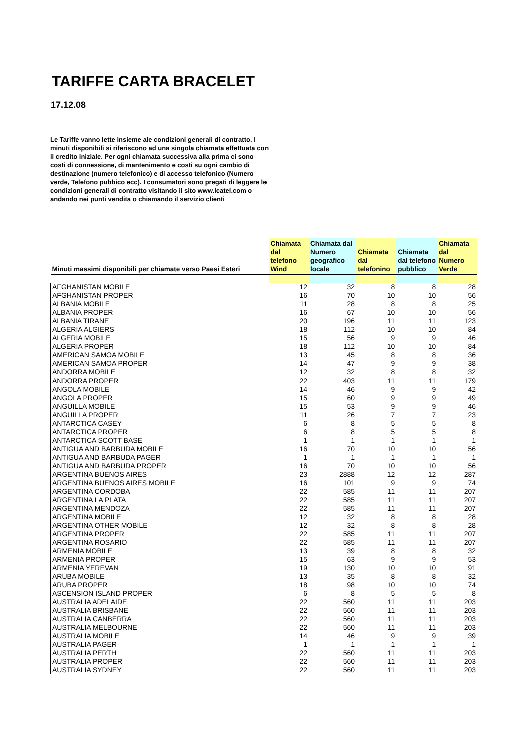TARIFFE CARTA BRACELET
17.12.08
Le Tariffe vanno lette insieme ale condizioni generali di contratto. I minuti disponibili si riferiscono ad una singola chiamata effettuata con il credito iniziale. Per ogni chiamata successiva alla prima ci sono costi di connessione, di mantenimento e costi su ogni cambio di destinazione (numero telefonico) e di accesso telefonico (Numero verde, Telefono pubbico ecc). I consumatori sono pregati di leggere le condizioni generali di contratto visitando il sito www.lcatel.com o andando nei punti vendita o chiamando il servizio clienti
| Minuti massimi disponibili per chiamate verso Paesi Esteri | Chiamata dal telefono Wind | Chiamata dal Numero geografico locale | Chiamata dal telefonino | Chiamata dal telefono pubblico | Chiamata dal Numero Verde |
| --- | --- | --- | --- | --- | --- |
| AFGHANISTAN MOBILE | 12 | 32 | 8 | 8 | 28 |
| AFGHANISTAN PROPER | 16 | 70 | 10 | 10 | 56 |
| ALBANIA MOBILE | 11 | 28 | 8 | 8 | 25 |
| ALBANIA PROPER | 16 | 67 | 10 | 10 | 56 |
| ALBANIA TIRANE | 20 | 196 | 11 | 11 | 123 |
| ALGERIA ALGIERS | 18 | 112 | 10 | 10 | 84 |
| ALGERIA MOBILE | 15 | 56 | 9 | 9 | 46 |
| ALGERIA PROPER | 18 | 112 | 10 | 10 | 84 |
| AMERICAN SAMOA MOBILE | 13 | 45 | 8 | 8 | 36 |
| AMERICAN SAMOA PROPER | 14 | 47 | 9 | 9 | 38 |
| ANDORRA MOBILE | 12 | 32 | 8 | 8 | 32 |
| ANDORRA PROPER | 22 | 403 | 11 | 11 | 179 |
| ANGOLA MOBILE | 14 | 46 | 9 | 9 | 42 |
| ANGOLA PROPER | 15 | 60 | 9 | 9 | 49 |
| ANGUILLA MOBILE | 15 | 53 | 9 | 9 | 46 |
| ANGUILLA PROPER | 11 | 26 | 7 | 7 | 23 |
| ANTARCTICA CASEY | 6 | 8 | 5 | 5 | 8 |
| ANTARCTICA PROPER | 6 | 8 | 5 | 5 | 8 |
| ANTARCTICA SCOTT BASE | 1 | 1 | 1 | 1 | 1 |
| ANTIGUA AND BARBUDA MOBILE | 16 | 70 | 10 | 10 | 56 |
| ANTIGUA AND BARBUDA PAGER | 1 | 1 | 1 | 1 | 1 |
| ANTIGUA AND BARBUDA PROPER | 16 | 70 | 10 | 10 | 56 |
| ARGENTINA BUENOS AIRES | 23 | 2888 | 12 | 12 | 287 |
| ARGENTINA BUENOS AIRES MOBILE | 16 | 101 | 9 | 9 | 74 |
| ARGENTINA CORDOBA | 22 | 585 | 11 | 11 | 207 |
| ARGENTINA LA PLATA | 22 | 585 | 11 | 11 | 207 |
| ARGENTINA MENDOZA | 22 | 585 | 11 | 11 | 207 |
| ARGENTINA MOBILE | 12 | 32 | 8 | 8 | 28 |
| ARGENTINA OTHER MOBILE | 12 | 32 | 8 | 8 | 28 |
| ARGENTINA PROPER | 22 | 585 | 11 | 11 | 207 |
| ARGENTINA ROSARIO | 22 | 585 | 11 | 11 | 207 |
| ARMENIA MOBILE | 13 | 39 | 8 | 8 | 32 |
| ARMENIA PROPER | 15 | 63 | 9 | 9 | 53 |
| ARMENIA YEREVAN | 19 | 130 | 10 | 10 | 91 |
| ARUBA MOBILE | 13 | 35 | 8 | 8 | 32 |
| ARUBA PROPER | 18 | 98 | 10 | 10 | 74 |
| ASCENSION ISLAND PROPER | 6 | 8 | 5 | 5 | 8 |
| AUSTRALIA ADELAIDE | 22 | 560 | 11 | 11 | 203 |
| AUSTRALIA BRISBANE | 22 | 560 | 11 | 11 | 203 |
| AUSTRALIA CANBERRA | 22 | 560 | 11 | 11 | 203 |
| AUSTRALIA MELBOURNE | 22 | 560 | 11 | 11 | 203 |
| AUSTRALIA MOBILE | 14 | 46 | 9 | 9 | 39 |
| AUSTRALIA PAGER | 1 | 1 | 1 | 1 | 1 |
| AUSTRALIA PERTH | 22 | 560 | 11 | 11 | 203 |
| AUSTRALIA PROPER | 22 | 560 | 11 | 11 | 203 |
| AUSTRALIA SYDNEY | 22 | 560 | 11 | 11 | 203 |